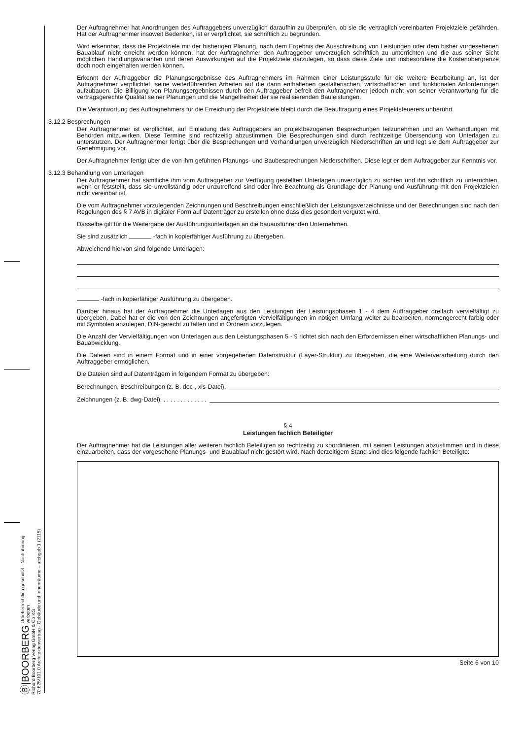Ⓑ|BOORBERG Urheberrechtlich geschützt - Nachahmung verboten
Richard Boorberg Verlag GmbH & Co KG
70.625/101.0 Architektenvertrag - Gebäude und Innenräume – archgeb 1 (2115)
Der Auftragnehmer hat Anordnungen des Auftraggebers unverzüglich daraufhin zu überprüfen, ob sie die vertraglich vereinbarten Projektziele gefährden. Hat der Auftragnehmer insoweit Bedenken, ist er verpflichtet, sie schriftlich zu begründen.
Wird erkennbar, dass die Projektziele mit der bisherigen Planung, nach dem Ergebnis der Ausschreibung von Leistungen oder dem bisher vorgesehenen Bauablauf nicht erreicht werden können, hat der Auftragnehmer den Auftraggeber unverzüglich schriftlich zu unterrichten und die aus seiner Sicht möglichen Handlungsvarianten und deren Auswirkungen auf die Projektziele darzulegen, so dass diese Ziele und insbesondere die Kostenobergrenze doch noch eingehalten werden können.
Erkennt der Auftraggeber die Planungsergebnisse des Auftragnehmers im Rahmen einer Leistungsstufe für die weitere Bearbeitung an, ist der Auftragnehmer verpflichtet, seine weiterführenden Arbeiten auf die darin enthaltenen gestalterischen, wirtschaftlichen und funktionalen Anforderungen aufzubauen. Die Billigung von Planungsergebnissen durch den Auftraggeber befreit den Auftragnehmer jedoch nicht von seiner Verantwortung für die vertragsgerechte Qualität seiner Planungen und die Mangelfreiheit der sie realisierenden Bauleistungen.
Die Verantwortung des Auftragnehmers für die Erreichung der Projektziele bleibt durch die Beauftragung eines Projektsteuerers unberührt.
3.12.2 Besprechungen
Der Auftragnehmer ist verpflichtet, auf Einladung des Auftraggebers an projektbezogenen Besprechungen teilzunehmen und an Verhandlungen mit Behörden mitzuwirken. Diese Termine sind rechtzeitig abzustimmen. Die Besprechungen sind durch rechtzeitige Übersendung von Unterlagen zu unterstützen. Der Auftragnehmer fertigt über die Besprechungen und Verhandlungen unverzüglich Niederschriften an und legt sie dem Auftraggeber zur Genehmigung vor.
Der Auftragnehmer fertigt über die von ihm geführten Planungs- und Baubesprechungen Niederschriften. Diese legt er dem Auftraggeber zur Kenntnis vor.
3.12.3 Behandlung von Unterlagen
Der Auftragnehmer hat sämtliche ihm vom Auftraggeber zur Verfügung gestellten Unterlagen unverzüglich zu sichten und ihn schriftlich zu unterrichten, wenn er feststellt, dass sie unvollständig oder unzutreffend sind oder ihre Beachtung als Grundlage der Planung und Ausführung mit den Projektzielen nicht vereinbar ist.
Die vom Auftragnehmer vorzulegenden Zeichnungen und Beschreibungen einschließlich der Leistungsverzeichnisse und der Berechnungen sind nach den Regelungen des § 7 AVB in digitaler Form auf Datenträger zu erstellen ohne dass dies gesondert vergütet wird.
Dasselbe gilt für die Weitergabe der Ausführungsunterlagen an die bauausführenden Unternehmen.
Sie sind zusätzlich -fach in kopierfähiger Ausführung zu übergeben.
Abweichend hiervon sind folgende Unterlagen:
-fach in kopierfähiger Ausführung zu übergeben.
Darüber hinaus hat der Auftragnehmer die Unterlagen aus den Leistungen der Leistungsphasen 1 - 4 dem Auftraggeber dreifach vervielfältigt zu übergeben. Dabei hat er die von den Zeichnungen angefertigten Vervielfältigungen im nötigen Umfang weiter zu bearbeiten, normengerecht farbig oder mit Symbolen anzulegen, DIN-gerecht zu falten und in Ordnern vorzulegen.
Die Anzahl der Vervielfältigungen von Unterlagen aus den Leistungsphasen 5 - 9 richtet sich nach den Erfordernissen einer wirtschaftlichen Planungs- und Bauabwicklung.
Die Dateien sind in einem Format und in einer vorgegebenen Datenstruktur (Layer-Struktur) zu übergeben, die eine Weiterverarbeitung durch den Auftraggeber ermöglichen.
Die Dateien sind auf Datenträgern in folgendem Format zu übergeben:
Berechnungen, Beschreibungen (z. B. doc-, xls-Datei):
Zeichnungen (z. B. dwg-Datei): . . . . . . . . . . . . .
§ 4
Leistungen fachlich Beteiligter
Der Auftragnehmer hat die Leistungen aller weiteren fachlich Beteiligten so rechtzeitig zu koordinieren, mit seinen Leistungen abzustimmen und in diese einzuarbeiten, dass der vorgesehene Planungs- und Bauablauf nicht gestört wird. Nach derzeitigem Stand sind dies folgende fachlich Beteiligte:
Seite 6 von 10